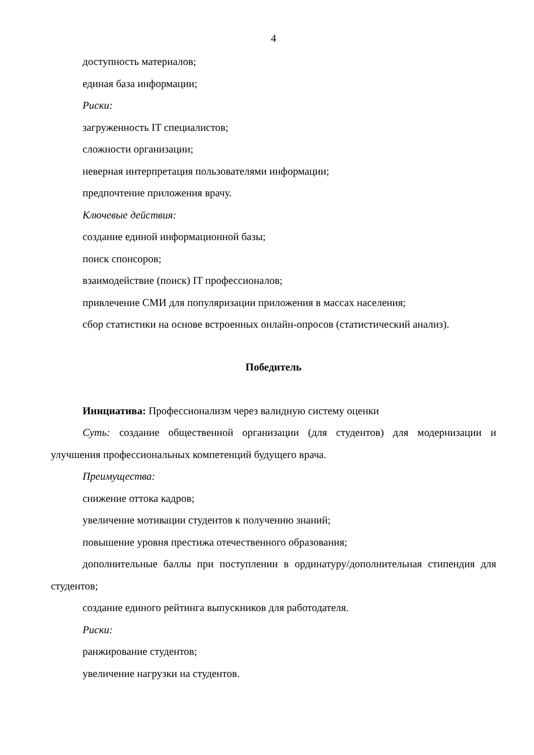4
доступность материалов;
единая база информации;
Риски:
загруженность IT специалистов;
сложности организации;
неверная интерпретация пользователями информации;
предпочтение приложения врачу.
Ключевые действия:
создание единой информационной базы;
поиск спонсоров;
взаимодействие (поиск) IT профессионалов;
привлечение СМИ для популяризации приложения в массах населения;
сбор статистики на основе встроенных онлайн-опросов (статистический анализ).
Победитель
Инициатива: Профессионализм через валидную систему оценки
Суть: создание общественной организации (для студентов) для модернизации и улучшения профессиональных компетенций будущего врача.
Преимущества:
снижение оттока кадров;
увеличение мотивации студентов к получению знаний;
повышение уровня престижа отечественного образования;
дополнительные баллы при поступлении в ординатуру/дополнительная стипендия для студентов;
создание единого рейтинга выпускников для работодателя.
Риски:
ранжирование студентов;
увеличение нагрузки на студентов.